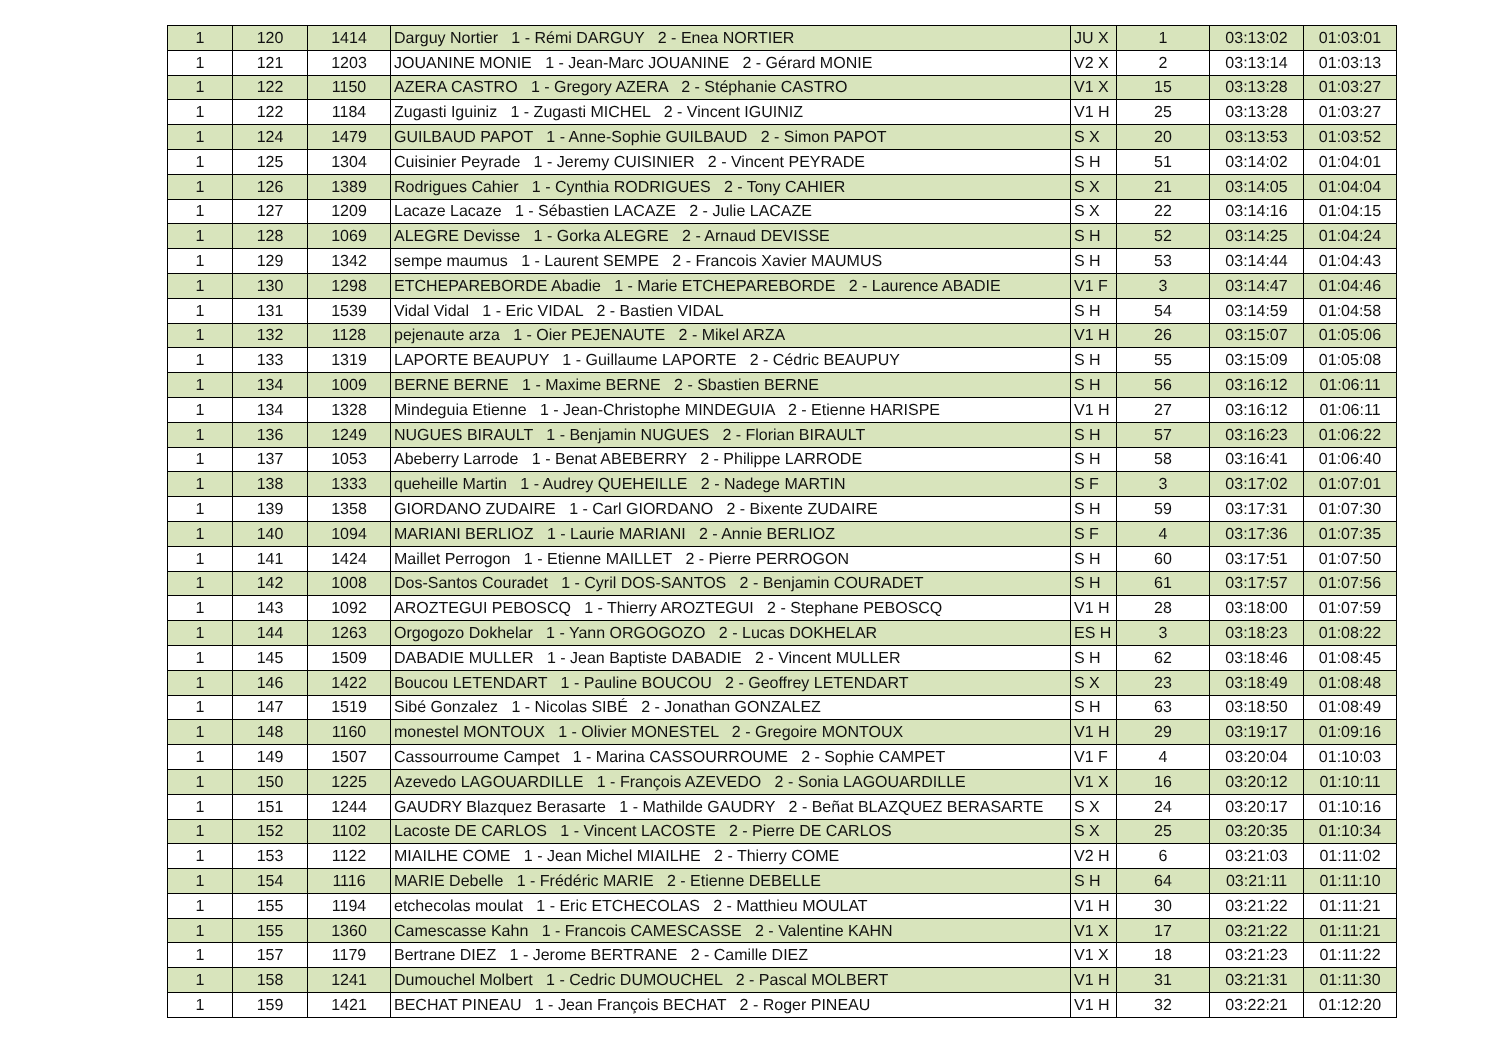| 1 | 120 | 1414 | Darguy Nortier 1 - Rémi DARGUY 2 - Enea NORTIER | JU X | 1 | 03:13:02 | 01:03:01 |
| 1 | 121 | 1203 | JOUANINE MONIE 1 - Jean-Marc JOUANINE 2 - Gérard MONIE | V2 X | 2 | 03:13:14 | 01:03:13 |
| 1 | 122 | 1150 | AZERA CASTRO 1 - Gregory AZERA 2 - Stéphanie CASTRO | V1 X | 15 | 03:13:28 | 01:03:27 |
| 1 | 122 | 1184 | Zugasti Iguiniz 1 - Zugasti MICHEL 2 - Vincent IGUINIZ | V1 H | 25 | 03:13:28 | 01:03:27 |
| 1 | 124 | 1479 | GUILBAUD PAPOT 1 - Anne-Sophie GUILBAUD 2 - Simon PAPOT | S X | 20 | 03:13:53 | 01:03:52 |
| 1 | 125 | 1304 | Cuisinier Peyrade 1 - Jeremy CUISINIER 2 - Vincent PEYRADE | S H | 51 | 03:14:02 | 01:04:01 |
| 1 | 126 | 1389 | Rodrigues Cahier 1 - Cynthia RODRIGUES 2 - Tony CAHIER | S X | 21 | 03:14:05 | 01:04:04 |
| 1 | 127 | 1209 | Lacaze Lacaze 1 - Sébastien LACAZE 2 - Julie LACAZE | S X | 22 | 03:14:16 | 01:04:15 |
| 1 | 128 | 1069 | ALEGRE Devisse 1 - Gorka ALEGRE 2 - Arnaud DEVISSE | S H | 52 | 03:14:25 | 01:04:24 |
| 1 | 129 | 1342 | sempe maumus 1 - Laurent SEMPE 2 - Francois Xavier MAUMUS | S H | 53 | 03:14:44 | 01:04:43 |
| 1 | 130 | 1298 | ETCHEPAREBORDE Abadie 1 - Marie ETCHEPAREBORDE 2 - Laurence ABADIE | V1 F | 3 | 03:14:47 | 01:04:46 |
| 1 | 131 | 1539 | Vidal Vidal 1 - Eric VIDAL 2 - Bastien VIDAL | S H | 54 | 03:14:59 | 01:04:58 |
| 1 | 132 | 1128 | pejenaute arza 1 - Oier PEJENAUTE 2 - Mikel ARZA | V1 H | 26 | 03:15:07 | 01:05:06 |
| 1 | 133 | 1319 | LAPORTE BEAUPUY 1 - Guillaume LAPORTE 2 - Cédric BEAUPUY | S H | 55 | 03:15:09 | 01:05:08 |
| 1 | 134 | 1009 | BERNE BERNE 1 - Maxime BERNE 2 - Sbastien BERNE | S H | 56 | 03:16:12 | 01:06:11 |
| 1 | 134 | 1328 | Mindeguia Etienne 1 - Jean-Christophe MINDEGUIA 2 - Etienne HARISPE | V1 H | 27 | 03:16:12 | 01:06:11 |
| 1 | 136 | 1249 | NUGUES BIRAULT 1 - Benjamin NUGUES 2 - Florian BIRAULT | S H | 57 | 03:16:23 | 01:06:22 |
| 1 | 137 | 1053 | Abeberry Larrode 1 - Benat ABEBERRY 2 - Philippe LARRODE | S H | 58 | 03:16:41 | 01:06:40 |
| 1 | 138 | 1333 | queheille Martin 1 - Audrey QUEHEILLE 2 - Nadege MARTIN | S F | 3 | 03:17:02 | 01:07:01 |
| 1 | 139 | 1358 | GIORDANO ZUDAIRE 1 - Carl GIORDANO 2 - Bixente ZUDAIRE | S H | 59 | 03:17:31 | 01:07:30 |
| 1 | 140 | 1094 | MARIANI BERLIOZ 1 - Laurie MARIANI 2 - Annie BERLIOZ | S F | 4 | 03:17:36 | 01:07:35 |
| 1 | 141 | 1424 | Maillet Perrogon 1 - Etienne MAILLET 2 - Pierre PERROGON | S H | 60 | 03:17:51 | 01:07:50 |
| 1 | 142 | 1008 | Dos-Santos Couradet 1 - Cyril DOS-SANTOS 2 - Benjamin COURADET | S H | 61 | 03:17:57 | 01:07:56 |
| 1 | 143 | 1092 | AROZTEGUI PEBOSCQ 1 - Thierry AROZTEGUI 2 - Stephane PEBOSCQ | V1 H | 28 | 03:18:00 | 01:07:59 |
| 1 | 144 | 1263 | Orgogozo Dokhelar 1 - Yann ORGOGOZO 2 - Lucas DOKHELAR | ES H | 3 | 03:18:23 | 01:08:22 |
| 1 | 145 | 1509 | DABADIE MULLER 1 - Jean Baptiste DABADIE 2 - Vincent MULLER | S H | 62 | 03:18:46 | 01:08:45 |
| 1 | 146 | 1422 | Boucou LETENDART 1 - Pauline BOUCOU 2 - Geoffrey LETENDART | S X | 23 | 03:18:49 | 01:08:48 |
| 1 | 147 | 1519 | Sibé Gonzalez 1 - Nicolas SIBÉ 2 - Jonathan GONZALEZ | S H | 63 | 03:18:50 | 01:08:49 |
| 1 | 148 | 1160 | monestel MONTOUX 1 - Olivier MONESTEL 2 - Gregoire MONTOUX | V1 H | 29 | 03:19:17 | 01:09:16 |
| 1 | 149 | 1507 | Cassourroume Campet 1 - Marina CASSOURROUME 2 - Sophie CAMPET | V1 F | 4 | 03:20:04 | 01:10:03 |
| 1 | 150 | 1225 | Azevedo LAGOUARDILLE 1 - François AZEVEDO 2 - Sonia LAGOUARDILLE | V1 X | 16 | 03:20:12 | 01:10:11 |
| 1 | 151 | 1244 | GAUDRY Blazquez Berasarte 1 - Mathilde GAUDRY 2 - Beñat BLAZQUEZ BERASARTE | S X | 24 | 03:20:17 | 01:10:16 |
| 1 | 152 | 1102 | Lacoste DE CARLOS 1 - Vincent LACOSTE 2 - Pierre DE CARLOS | S X | 25 | 03:20:35 | 01:10:34 |
| 1 | 153 | 1122 | MIAILHE COME 1 - Jean Michel MIAILHE 2 - Thierry COME | V2 H | 6 | 03:21:03 | 01:11:02 |
| 1 | 154 | 1116 | MARIE Debelle 1 - Frédéric MARIE 2 - Etienne DEBELLE | S H | 64 | 03:21:11 | 01:11:10 |
| 1 | 155 | 1194 | etchecolas moulat 1 - Eric ETCHECOLAS 2 - Matthieu MOULAT | V1 H | 30 | 03:21:22 | 01:11:21 |
| 1 | 155 | 1360 | Camescasse Kahn 1 - Francois CAMESCASSE 2 - Valentine KAHN | V1 X | 17 | 03:21:22 | 01:11:21 |
| 1 | 157 | 1179 | Bertrane DIEZ 1 - Jerome BERTRANE 2 - Camille DIEZ | V1 X | 18 | 03:21:23 | 01:11:22 |
| 1 | 158 | 1241 | Dumouchel Molbert 1 - Cedric DUMOUCHEL 2 - Pascal MOLBERT | V1 H | 31 | 03:21:31 | 01:11:30 |
| 1 | 159 | 1421 | BECHAT PINEAU 1 - Jean François BECHAT 2 - Roger PINEAU | V1 H | 32 | 03:22:21 | 01:12:20 |